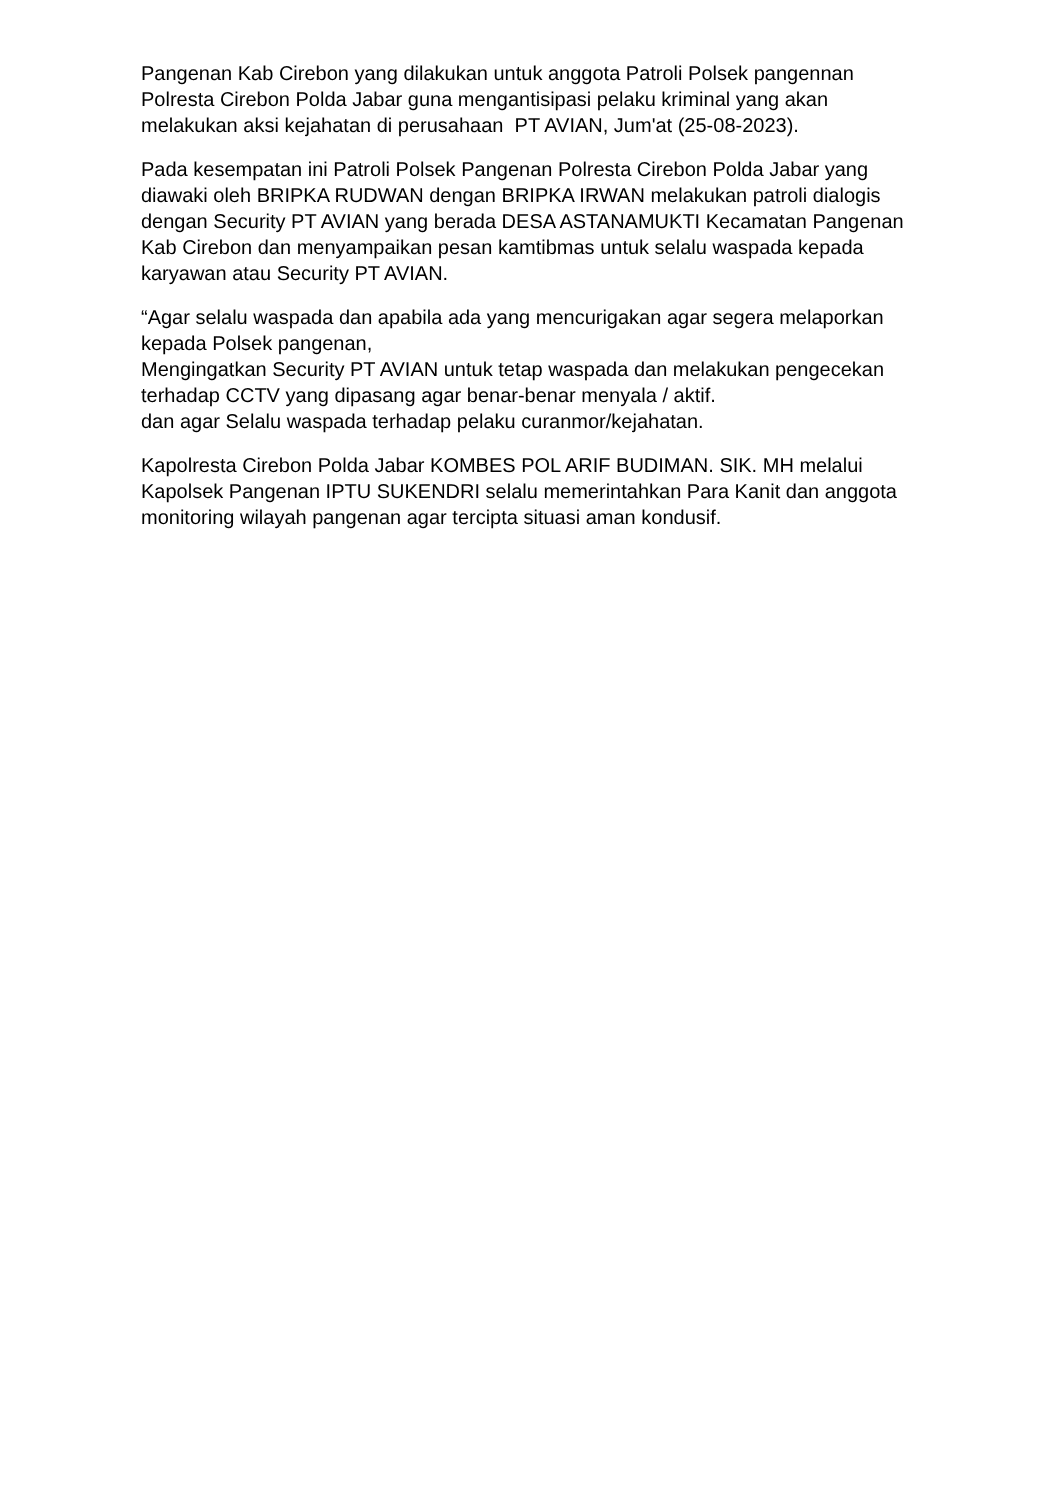Pangenan Kab Cirebon yang dilakukan untuk anggota Patroli Polsek pangennan Polresta Cirebon Polda Jabar guna mengantisipasi pelaku kriminal yang akan melakukan aksi kejahatan di perusahaan PT AVIAN, Jum'at (25-08-2023).
Pada kesempatan ini Patroli Polsek Pangenan Polresta Cirebon Polda Jabar yang diawaki oleh BRIPKA RUDWAN dengan BRIPKA IRWAN melakukan patroli dialogis dengan Security PT AVIAN yang berada DESA ASTANAMUKTI Kecamatan Pangenan Kab Cirebon dan menyampaikan pesan kamtibmas untuk selalu waspada kepada karyawan atau Security PT AVIAN.
“Agar selalu waspada dan apabila ada yang mencurigakan agar segera melaporkan kepada Polsek pangenan,
Mengingatkan Security PT AVIAN untuk tetap waspada dan melakukan pengecekan terhadap CCTV yang dipasang agar benar-benar menyala / aktif.
dan agar Selalu waspada terhadap pelaku curanmor/kejahatan.
Kapolresta Cirebon Polda Jabar KOMBES POL ARIF BUDIMAN. SIK. MH melalui Kapolsek Pangenan IPTU SUKENDRI selalu memerintahkan Para Kanit dan anggota monitoring wilayah pangenan agar tercipta situasi aman kondusif.